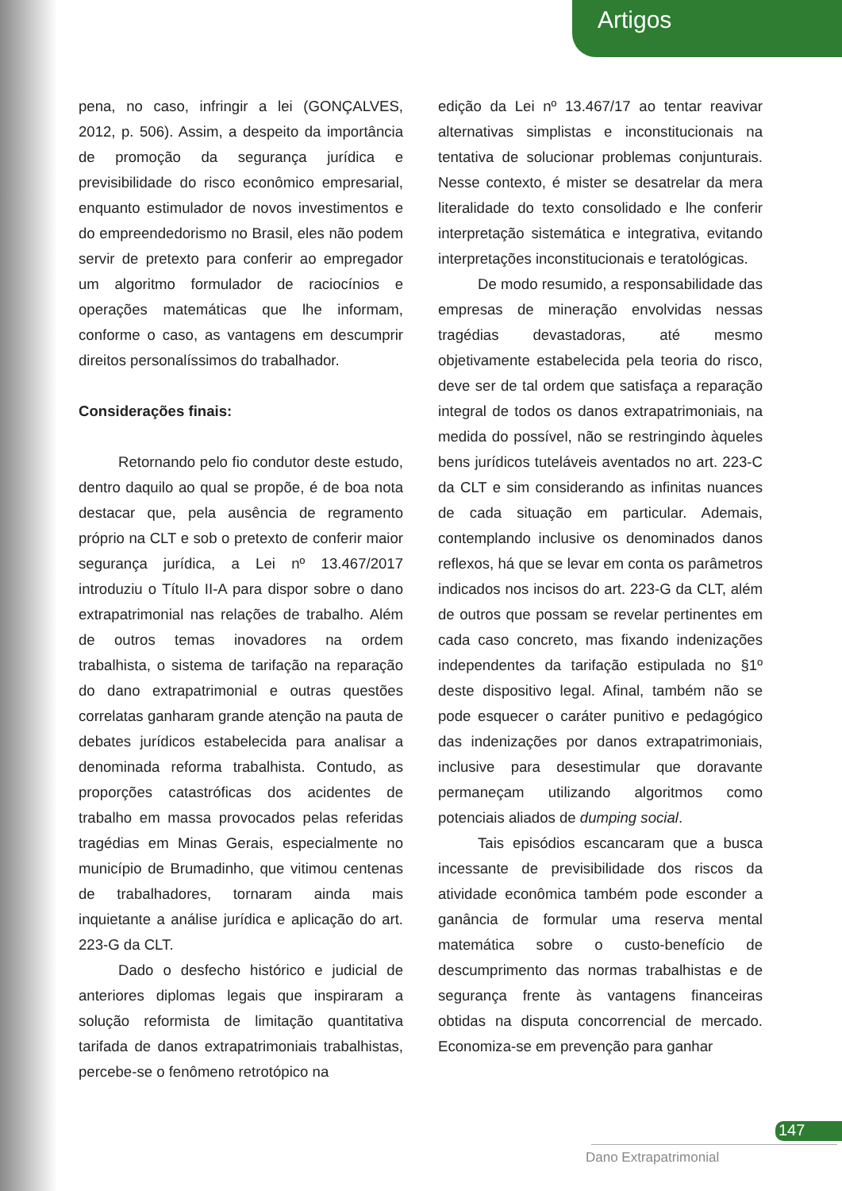Artigos
pena, no caso, infringir a lei (GONÇALVES, 2012, p. 506). Assim, a despeito da importância de promoção da segurança jurídica e previsibilidade do risco econômico empresarial, enquanto estimulador de novos investimentos e do empreendedorismo no Brasil, eles não podem servir de pretexto para conferir ao empregador um algoritmo formulador de raciocínios e operações matemáticas que lhe informam, conforme o caso, as vantagens em descumprir direitos personalíssimos do trabalhador.
Considerações finais:
Retornando pelo fio condutor deste estudo, dentro daquilo ao qual se propõe, é de boa nota destacar que, pela ausência de regramento próprio na CLT e sob o pretexto de conferir maior segurança jurídica, a Lei nº 13.467/2017 introduziu o Título II-A para dispor sobre o dano extrapatrimonial nas relações de trabalho. Além de outros temas inovadores na ordem trabalhista, o sistema de tarifação na reparação do dano extrapatrimonial e outras questões correlatas ganharam grande atenção na pauta de debates jurídicos estabelecida para analisar a denominada reforma trabalhista. Contudo, as proporções catastróficas dos acidentes de trabalho em massa provocados pelas referidas tragédias em Minas Gerais, especialmente no município de Brumadinho, que vitimou centenas de trabalhadores, tornaram ainda mais inquietante a análise jurídica e aplicação do art. 223-G da CLT.
Dado o desfecho histórico e judicial de anteriores diplomas legais que inspiraram a solução reformista de limitação quantitativa tarifada de danos extrapatrimoniais trabalhistas, percebe-se o fenômeno retrotópico na
edição da Lei nº 13.467/17 ao tentar reavivar alternativas simplistas e inconstitucionais na tentativa de solucionar problemas conjunturais. Nesse contexto, é mister se desatrelar da mera literalidade do texto consolidado e lhe conferir interpretação sistemática e integrativa, evitando interpretações inconstitucionais e teratológicas.
De modo resumido, a responsabilidade das empresas de mineração envolvidas nessas tragédias devastadoras, até mesmo objetivamente estabelecida pela teoria do risco, deve ser de tal ordem que satisfaça a reparação integral de todos os danos extrapatrimoniais, na medida do possível, não se restringindo àqueles bens jurídicos tuteláveis aventados no art. 223-C da CLT e sim considerando as infinitas nuances de cada situação em particular. Ademais, contemplando inclusive os denominados danos reflexos, há que se levar em conta os parâmetros indicados nos incisos do art. 223-G da CLT, além de outros que possam se revelar pertinentes em cada caso concreto, mas fixando indenizações independentes da tarifação estipulada no §1º deste dispositivo legal. Afinal, também não se pode esquecer o caráter punitivo e pedagógico das indenizações por danos extrapatrimoniais, inclusive para desestimular que doravante permaneçam utilizando algoritmos como potenciais aliados de dumping social.
Tais episódios escancaram que a busca incessante de previsibilidade dos riscos da atividade econômica também pode esconder a ganância de formular uma reserva mental matemática sobre o custo-benefício de descumprimento das normas trabalhistas e de segurança frente às vantagens financeiras obtidas na disputa concorrencial de mercado. Economiza-se em prevenção para ganhar
147
Dano Extrapatrimonial